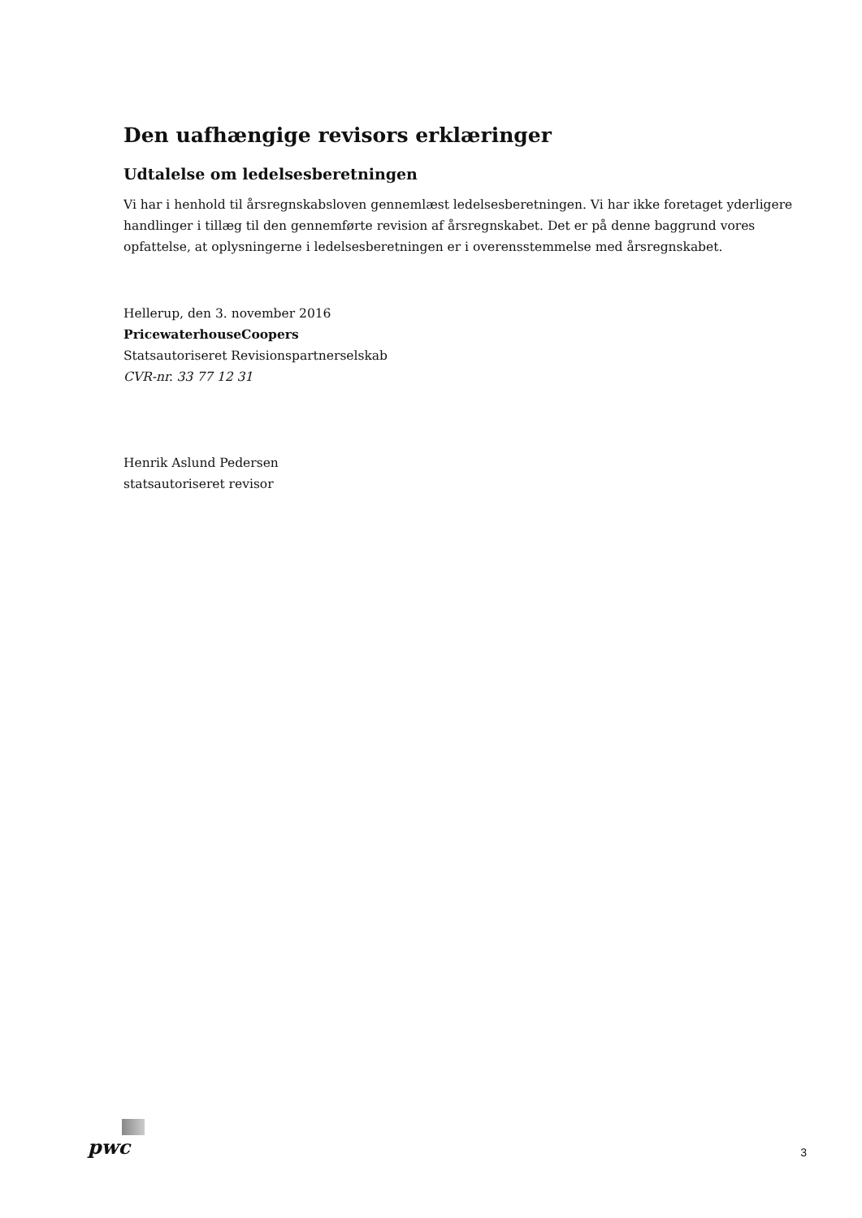Den uafhængige revisors erklæringer
Udtalelse om ledelsesberetningen
Vi har i henhold til årsregnskabsloven gennemlæst ledelsesberetningen. Vi har ikke foretaget yderligere handlinger i tillæg til den gennemførte revision af årsregnskabet. Det er på denne baggrund vores opfattelse, at oplysningerne i ledelsesberetningen er i overensstemmelse med årsregnskabet.
Hellerup, den 3. november 2016
PricewaterhouseCoopers
Statsautoriseret Revisionspartnerselskab
CVR-nr. 33 77 12 31
Henrik Aslund Pedersen
statsautoriseret revisor
pwc
3